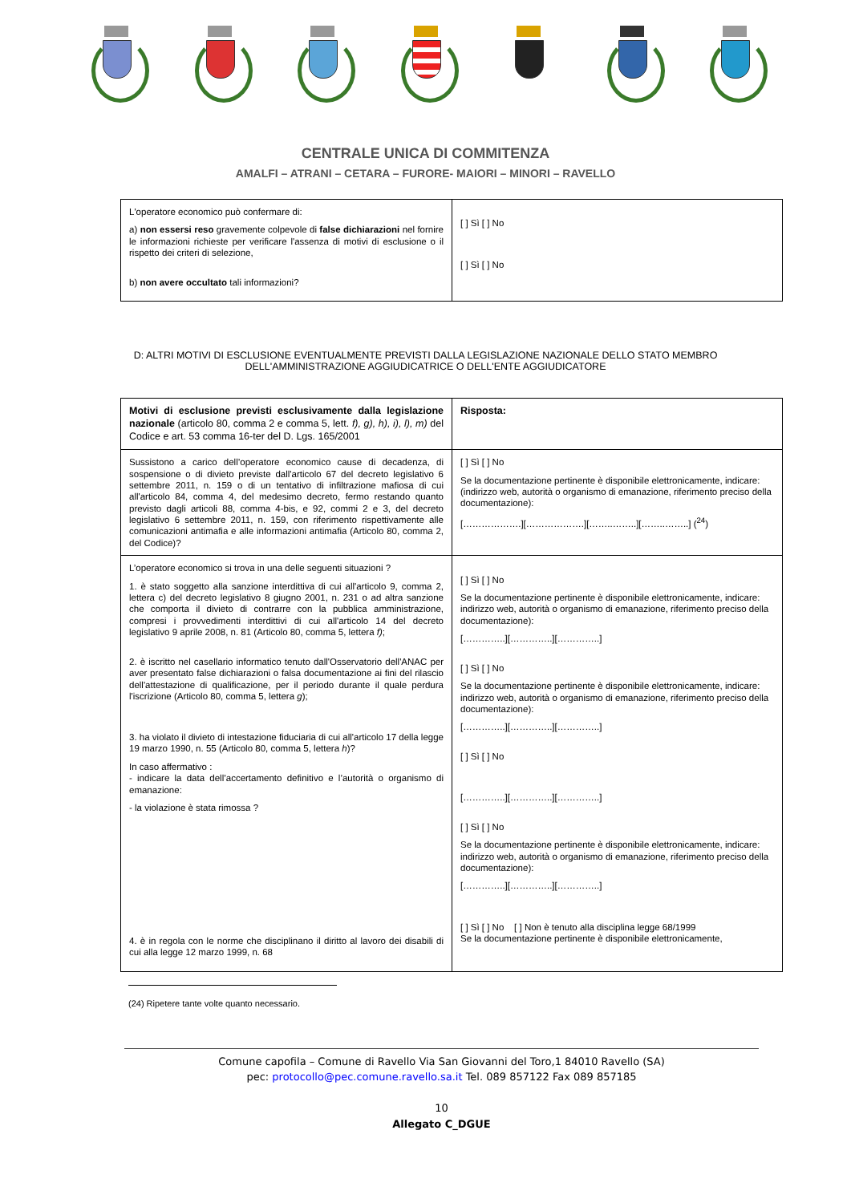CENTRALE UNICA DI COMMITENZA
AMALFI – ATRANI – CETARA – FURORE- MAIORI – MINORI – RAVELLO
| L'operatore economico può confermare di: a) non essersi reso gravemente colpevole di false dichiarazioni nel fornire le informazioni richieste per verificare l'assenza di motivi di esclusione o il rispetto dei criteri di selezione, b) non avere occultato tali informazioni? | [ ] Sì [ ] No [ ] Sì [ ] No |
D: ALTRI MOTIVI DI ESCLUSIONE EVENTUALMENTE PREVISTI DALLA LEGISLAZIONE NAZIONALE DELLO STATO MEMBRO DELL'AMMINISTRAZIONE AGGIUDICATRICE O DELL'ENTE AGGIUDICATORE
| Motivi di esclusione previsti esclusivamente dalla legislazione nazionale (articolo 80, comma 2 e comma 5, lett. f), g), h), i), l), m) del Codice e art. 53 comma 16-ter del D. Lgs. 165/2001 | Risposta: |
| Sussistono a carico dell’operatore economico cause di decadenza, di sospensione o di divieto previste dall'articolo 67 del decreto legislativo 6 settembre 2011, n. 159 o di un tentativo di infiltrazione mafiosa di cui all'articolo 84, comma 4, del medesimo decreto, fermo restando quanto previsto dagli articoli 88, comma 4-bis, e 92, commi 2 e 3, del decreto legislativo 6 settembre 2011, n. 159, con riferimento rispettivamente alle comunicazioni antimafia e alle informazioni antimafia (Articolo 80, comma 2, del Codice)? | [ ] Sì [ ] No Se la documentazione pertinente è disponibile elettronicamente, indicare: (indirizzo web, autorità o organismo di emanazione, riferimento preciso della documentazione): [……………….][……………….][……..……..][……..……..] (<sup>24</sup>) |
| L’operatore economico si trova in una delle seguenti situazioni ? 1. è stato soggetto alla sanzione interdittiva di cui all'articolo 9, comma 2, lettera c) del decreto legislativo 8 giugno 2001, n. 231 o ad altra sanzione che comporta il divieto di contrarre con la pubblica amministrazione, compresi i provvedimenti interdittivi di cui all'articolo 14 del decreto legislativo 9 aprile 2008, n. 81 (Articolo 80, comma 5, lettera f) ; 2. è iscritto nel casellario informatico tenuto dall'Osservatorio dell'ANAC per aver presentato false dichiarazioni o falsa documentazione ai fini del rilascio dell'attestazione di qualificazione, per il periodo durante il quale perdura l'iscrizione (Articolo 80, comma 5, lettera g ); 3. ha violato il divieto di intestazione fiduciaria di cui all'articolo 17 della legge 19 marzo 1990, n. 55 (Articolo 80, comma 5, lettera h )? In caso affermativo : - indicare la data dell’accertamento definitivo e l’autorità o organismo di emanazione: - la violazione è stata rimossa ? 4. è in regola con le norme che disciplinano il diritto al lavoro dei disabili di cui alla legge 12 marzo 1999, n. 68 | [ ] Sì [ ] No Se la documentazione pertinente è disponibile elettronicamente, indicare: indirizzo web, autorità o organismo di emanazione, riferimento preciso della documentazione): […………..][…………..][…………..] [ ] Sì [ ] No Se la documentazione pertinente è disponibile elettronicamente, indicare: indirizzo web, autorità o organismo di emanazione, riferimento preciso della documentazione): […………..][…………..][…………..] [ ] Sì [ ] No […………..][…………..][…………..] [ ] Sì [ ] No Se la documentazione pertinente è disponibile elettronicamente, indicare: indirizzo web, autorità o organismo di emanazione, riferimento preciso della documentazione): […………..][…………..][…………..] [ ] Sì [ ] No [ ] Non è tenuto alla disciplina legge 68/1999 Se la documentazione pertinente è disponibile elettronicamente, |
(24) Ripetere tante volte quanto necessario.
Comune capofila – Comune di Ravello Via San Giovanni del Toro,1 84010 Ravello (SA)
pec: protocollo@pec.comune.ravello.sa.it Tel. 089 857122 Fax 089 857185
10
Allegato C_DGUE